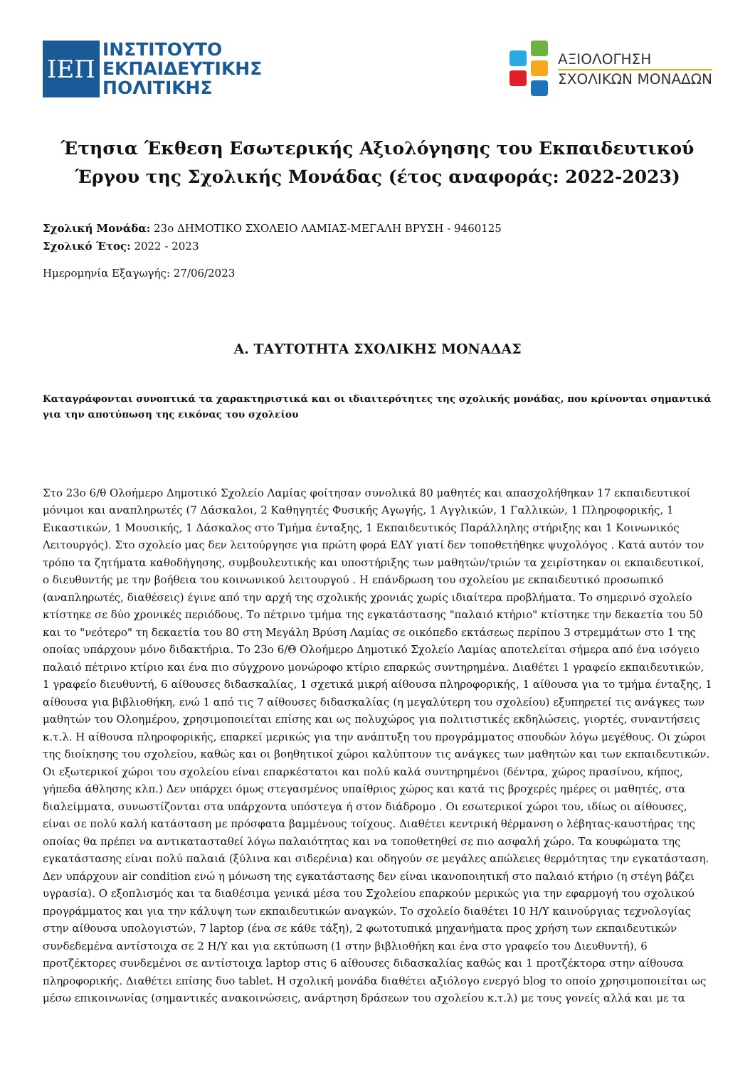ΙΕΠ
ΙΝΣΤΙΤΟΥΤΟ
ΕΚΠΑΙΔΕΥΤΙΚΗΣ
ΠΟΛΙΤΙΚΗΣ
ΑΞΙΟΛΟΓΗΣΗ
ΣΧΟΛΙΚΩΝ ΜΟΝΑΔΩΝ
Έτησια Έκθεση Εσωτερικής Αξιολόγησης του Εκπαιδευτικού Έργου της Σχολικής Μονάδας (έτος αναφοράς: 2022-2023)
Σχολική Μονάδα: 23ο ΔΗΜΟΤΙΚΟ ΣΧΟΛΕΙΟ ΛΑΜΙΑΣ-ΜΕΓΑΛΗ ΒΡΥΣΗ - 9460125
Σχολικό Έτος: 2022 - 2023
Ημερομηνία Εξαγωγής: 27/06/2023
Α. ΤΑΥΤΟΤΗΤΑ ΣΧΟΛΙΚΗΣ ΜΟΝΑΔΑΣ
Καταγράφονται συνοπτικά τα χαρακτηριστικά και οι ιδιαιτερότητες της σχολικής μονάδας, που κρίνονται σημαντικά για την αποτύπωση της εικόνας του σχολείου
Στο 23ο 6/θ Ολοήμερο Δημοτικό Σχολείο Λαμίας φοίτησαν συνολικά 80 μαθητές και απασχολήθηκαν 17 εκπαιδευτικοί μόνιμοι και αναπληρωτές (7 Δάσκαλοι, 2 Καθηγητές Φυσικής Αγωγής, 1 Αγγλικών, 1 Γαλλικών, 1 Πληροφορικής, 1 Εικαστικών, 1 Μουσικής, 1 Δάσκαλος στο Τμήμα ένταξης, 1 Εκπαιδευτικός Παράλληλης στήριξης και 1 Κοινωνικός Λειτουργός). Στο σχολείο μας δεν λειτούργησε για πρώτη φορά ΕΔΥ γιατί δεν τοποθετήθηκε ψυχολόγος . Κατά αυτόν τον τρόπο τα ζητήματα καθοδήγησης, συμβουλευτικής και υποστήριξης των μαθητών/τριών τα χειρίστηκαν οι εκπαιδευτικοί, ο διευθυντής με την βοήθεια του κοινωνικού λειτουργού . Η επάνδρωση του σχολείου με εκπαιδευτικό προσωπικό (αναπληρωτές, διαθέσεις) έγινε από την αρχή της σχολικής χρονιάς χωρίς ιδιαίτερα προβλήματα. Το σημερινό σχολείο κτίστηκε σε δύο χρονικές περιόδους. Το πέτρινο τμήμα της εγκατάστασης "παλαιό κτήριο" κτίστηκε την δεκαετία του 50 και το "νεότερο" τη δεκαετία του 80 στη Μεγάλη Βρύση Λαμίας σε οικόπεδο εκτάσεως περίπου 3 στρεμμάτων στο 1 της οποίας υπάρχουν μόνο διδακτήρια. Το 23ο 6/Θ Ολοήμερο Δημοτικό Σχολείο Λαμίας αποτελείται σήμερα από ένα ισόγειο παλαιό πέτρινο κτίριο και ένα πιο σύγχρονο μονώροφο κτίριο επαρκώς συντηρημένα. Διαθέτει 1 γραφείο εκπαιδευτικών, 1 γραφείο διευθυντή, 6 αίθουσες διδασκαλίας, 1 σχετικά μικρή αίθουσα πληροφορικής, 1 αίθουσα για το τμήμα ένταξης, 1 αίθουσα για βιβλιοθήκη, ενώ 1 από τις 7 αίθουσες διδασκαλίας (η μεγαλύτερη του σχολείου) εξυπηρετεί τις ανάγκες των μαθητών του Ολοημέρου, χρησιμοποιείται επίσης και ως πολυχώρος για πολιτιστικές εκδηλώσεις, γιορτές, συναντήσεις κ.τ.λ. Η αίθουσα πληροφορικής, επαρκεί μερικώς για την ανάπτυξη του προγράμματος σπουδών λόγω μεγέθους. Οι χώροι της διοίκησης του σχολείου, καθώς και οι βοηθητικοί χώροι καλύπτουν τις ανάγκες των μαθητών και των εκπαιδευτικών. Οι εξωτερικοί χώροι του σχολείου είναι επαρκέστατοι και πολύ καλά συντηρημένοι (δέντρα, χώρος πρασίνου, κήπος, γήπεδα άθλησης κλπ.) Δεν υπάρχει όμως στεγασμένος υπαίθριος χώρος και κατά τις βροχερές ημέρες οι μαθητές, στα διαλείμματα, συνωστίζονται στα υπάρχοντα υπόστεγα ή στον διάδρομο . Οι εσωτερικοί χώροι του, ιδίως οι αίθουσες, είναι σε πολύ καλή κατάσταση με πρόσφατα βαμμένους τοίχους. Διαθέτει κεντρική θέρμανση ο λέβητας-καυστήρας της οποίας θα πρέπει να αντικατασταθεί λόγω παλαιότητας και να τοποθετηθεί σε πιο ασφαλή χώρο. Τα κουφώματα της εγκατάστασης είναι πολύ παλαιά (ξύλινα και σιδερένια) και οδηγούν σε μεγάλες απώλειες θερμότητας την εγκατάσταση. Δεν υπάρχουν air condition ενώ η μόνωση της εγκατάστασης δεν είναι ικανοποιητική στο παλαιό κτήριο (η στέγη βάζει υγρασία). Ο εξοπλισμός και τα διαθέσιμα γενικά μέσα του Σχολείου επαρκούν μερικώς για την εφαρμογή του σχολικού προγράμματος και για την κάλυψη των εκπαιδευτικών αναγκών. Το σχολείο διαθέτει 10 Η/Υ καινούργιας τεχνολογίας στην αίθουσα υπολογιστών, 7 laptop (ένα σε κάθε τάξη), 2 φωτοτυπικά μηχανήματα προς χρήση των εκπαιδευτικών συνδεδεμένα αντίστοιχα σε 2 Η/Υ και για εκτύπωση (1 στην βιβλιοθήκη και ένα στο γραφείο του Διευθυντή), 6 προτζέκτορες συνδεμένοι σε αντίστοιχα laptop στις 6 αίθουσες διδασκαλίας καθώς και 1 προτζέκτορα στην αίθουσα πληροφορικής. Διαθέτει επίσης δυο tablet. Η σχολική μονάδα διαθέτει αξιόλογο ενεργό blog το οποίο χρησιμοποιείται ως μέσω επικοινωνίας (σημαντικές ανακοινώσεις, ανάρτηση δράσεων του σχολείου κ.τ.λ) με τους γονείς αλλά και με τα